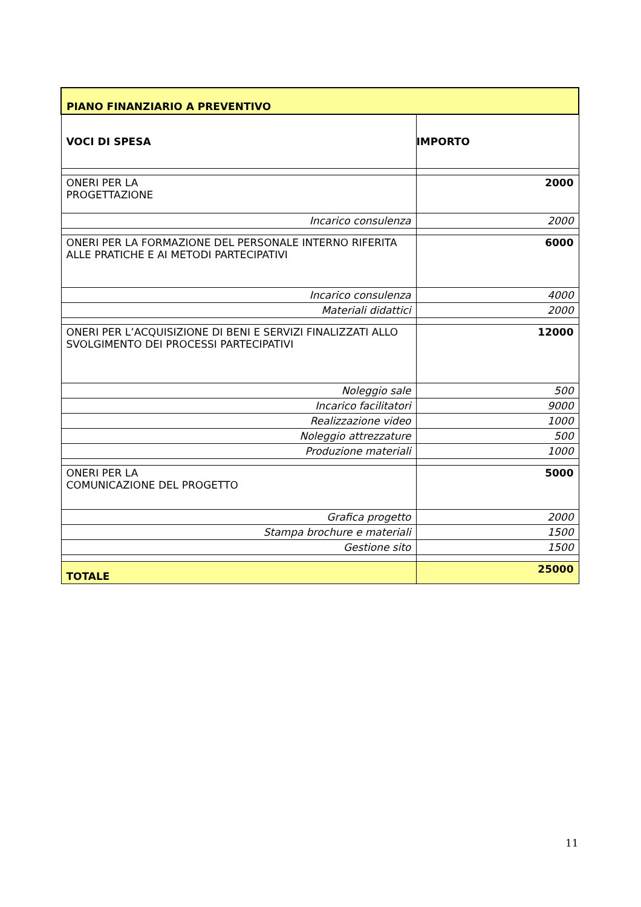| PIANO FINANZIARIO A PREVENTIVO | |
| --- | --- |
| VOCI DI SPESA | IMPORTO |
| ONERI PER LA PROGETTAZIONE | 2000 |
| Incarico consulenza | 2000 |
| ONERI PER LA FORMAZIONE DEL PERSONALE INTERNO RIFERITA ALLE PRATICHE E AI METODI PARTECIPATIVI | 6000 |
| Incarico consulenza | 4000 |
| Materiali didattici | 2000 |
| ONERI PER L’ACQUISIZIONE DI BENI E SERVIZI FINALIZZATI ALLO SVOLGIMENTO DEI PROCESSI PARTECIPATIVI | 12000 |
| Noleggio sale | 500 |
| Incarico facilitatori | 9000 |
| Realizzazione video | 1000 |
| Noleggio attrezzature | 500 |
| Produzione materiali | 1000 |
| ONERI PER LA COMUNICAZIONE DEL PROGETTO | 5000 |
| Grafica progetto | 2000 |
| Stampa brochure e materiali | 1500 |
| Gestione sito | 1500 |
| TOTALE | 25000 |
11